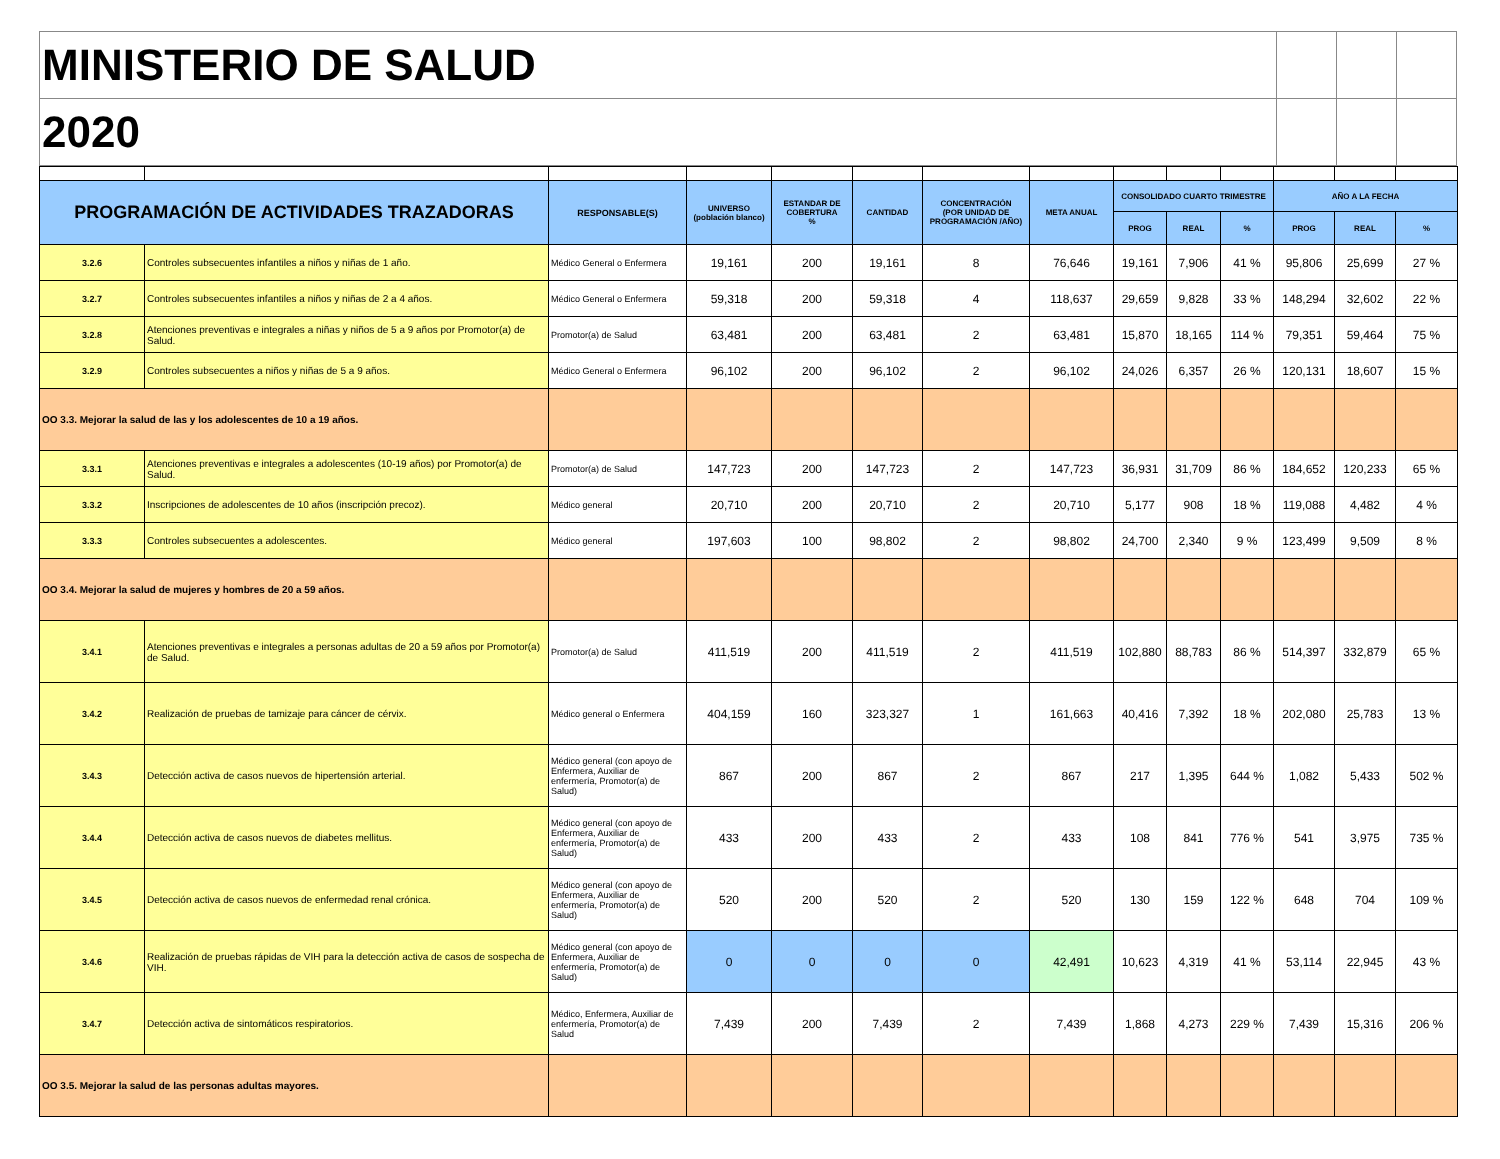| MINISTERIO DE SALUD | | | |
| 2020 | | | |
| PROGRAMACIÓN DE ACTIVIDADES TRAZADORAS | | RESPONSABLE(S) | UNIVERSO (población blanco) | ESTANDAR DE COBERTURA % | CANTIDAD | CONCENTRACIÓN (POR UNIDAD DE PROGRAMACIÓN /AÑO) | META ANUAL | CONSOLIDADO CUARTO TRIMESTRE | | | AÑO A LA FECHA | | |
| --- | --- | --- | --- | --- | --- | --- | --- | --- | --- | --- | --- | --- | --- |
| | | | | | | | | PROG | REAL | % | PROG | REAL | % |
| 3.2.6 | Controles subsecuentes infantiles a niños y niñas de 1 año. | Médico General o Enfermera | 19,161 | 200 | 19,161 | 8 | 76,646 | 19,161 | 7,906 | 41 % | 95,806 | 25,699 | 27 % |
| 3.2.7 | Controles subsecuentes infantiles a niños y niñas de 2 a 4 años. | Médico General o Enfermera | 59,318 | 200 | 59,318 | 4 | 118,637 | 29,659 | 9,828 | 33 % | 148,294 | 32,602 | 22 % |
| 3.2.8 | Atenciones preventivas e integrales a niñas y niños de 5 a 9 años por Promotor(a) de Salud. | Promotor(a) de Salud | 63,481 | 200 | 63,481 | 2 | 63,481 | 15,870 | 18,165 | 114 % | 79,351 | 59,464 | 75 % |
| 3.2.9 | Controles subsecuentes a niños y niñas de 5 a 9 años. | Médico General o Enfermera | 96,102 | 200 | 96,102 | 2 | 96,102 | 24,026 | 6,357 | 26 % | 120,131 | 18,607 | 15 % |
| OO 3.3. Mejorar la salud de las y los adolescentes de 10 a 19 años. | | | | | | | | | | | | | |
| 3.3.1 | Atenciones preventivas e integrales a adolescentes (10-19 años) por Promotor(a) de Salud. | Promotor(a) de Salud | 147,723 | 200 | 147,723 | 2 | 147,723 | 36,931 | 31,709 | 86 % | 184,652 | 120,233 | 65 % |
| 3.3.2 | Inscripciones de adolescentes de 10 años (inscripción precoz). | Médico general | 20,710 | 200 | 20,710 | 2 | 20,710 | 5,177 | 908 | 18 % | 119,088 | 4,482 | 4 % |
| 3.3.3 | Controles subsecuentes a adolescentes. | Médico general | 197,603 | 100 | 98,802 | 2 | 98,802 | 24,700 | 2,340 | 9 % | 123,499 | 9,509 | 8 % |
| OO 3.4. Mejorar la salud de mujeres y hombres de 20 a 59 años. | | | | | | | | | | | | | |
| 3.4.1 | Atenciones preventivas e integrales a personas adultas de 20 a 59 años por Promotor(a) de Salud. | Promotor(a) de Salud | 411,519 | 200 | 411,519 | 2 | 411,519 | 102,880 | 88,783 | 86 % | 514,397 | 332,879 | 65 % |
| 3.4.2 | Realización de pruebas de tamizaje para cáncer de cérvix. | Médico general o Enfermera | 404,159 | 160 | 323,327 | 1 | 161,663 | 40,416 | 7,392 | 18 % | 202,080 | 25,783 | 13 % |
| 3.4.3 | Detección activa de casos nuevos de hipertensión arterial. | Médico general (con apoyo de Enfermera, Auxiliar de enfermería, Promotor(a) de Salud) | 867 | 200 | 867 | 2 | 867 | 217 | 1,395 | 644 % | 1,082 | 5,433 | 502 % |
| 3.4.4 | Detección activa de casos nuevos de diabetes mellitus. | Médico general (con apoyo de Enfermera, Auxiliar de enfermería, Promotor(a) de Salud) | 433 | 200 | 433 | 2 | 433 | 108 | 841 | 776 % | 541 | 3,975 | 735 % |
| 3.4.5 | Detección activa de casos nuevos de enfermedad renal crónica. | Médico general (con apoyo de Enfermera, Auxiliar de enfermería, Promotor(a) de Salud) | 520 | 200 | 520 | 2 | 520 | 130 | 159 | 122 % | 648 | 704 | 109 % |
| 3.4.6 | Realización de pruebas rápidas de VIH para la detección activa de casos de sospecha de VIH. | Médico general (con apoyo de Enfermera, Auxiliar de enfermería, Promotor(a) de Salud) | 0 | 0 | 0 | 0 | 42,491 | 10,623 | 4,319 | 41 % | 53,114 | 22,945 | 43 % |
| 3.4.7 | Detección activa de sintomáticos respiratorios. | Médico, Enfermera, Auxiliar de enfermería, Promotor(a) de Salud | 7,439 | 200 | 7,439 | 2 | 7,439 | 1,868 | 4,273 | 229 % | 7,439 | 15,316 | 206 % |
| OO 3.5. Mejorar la salud de las personas adultas mayores. | | | | | | | | | | | | | |